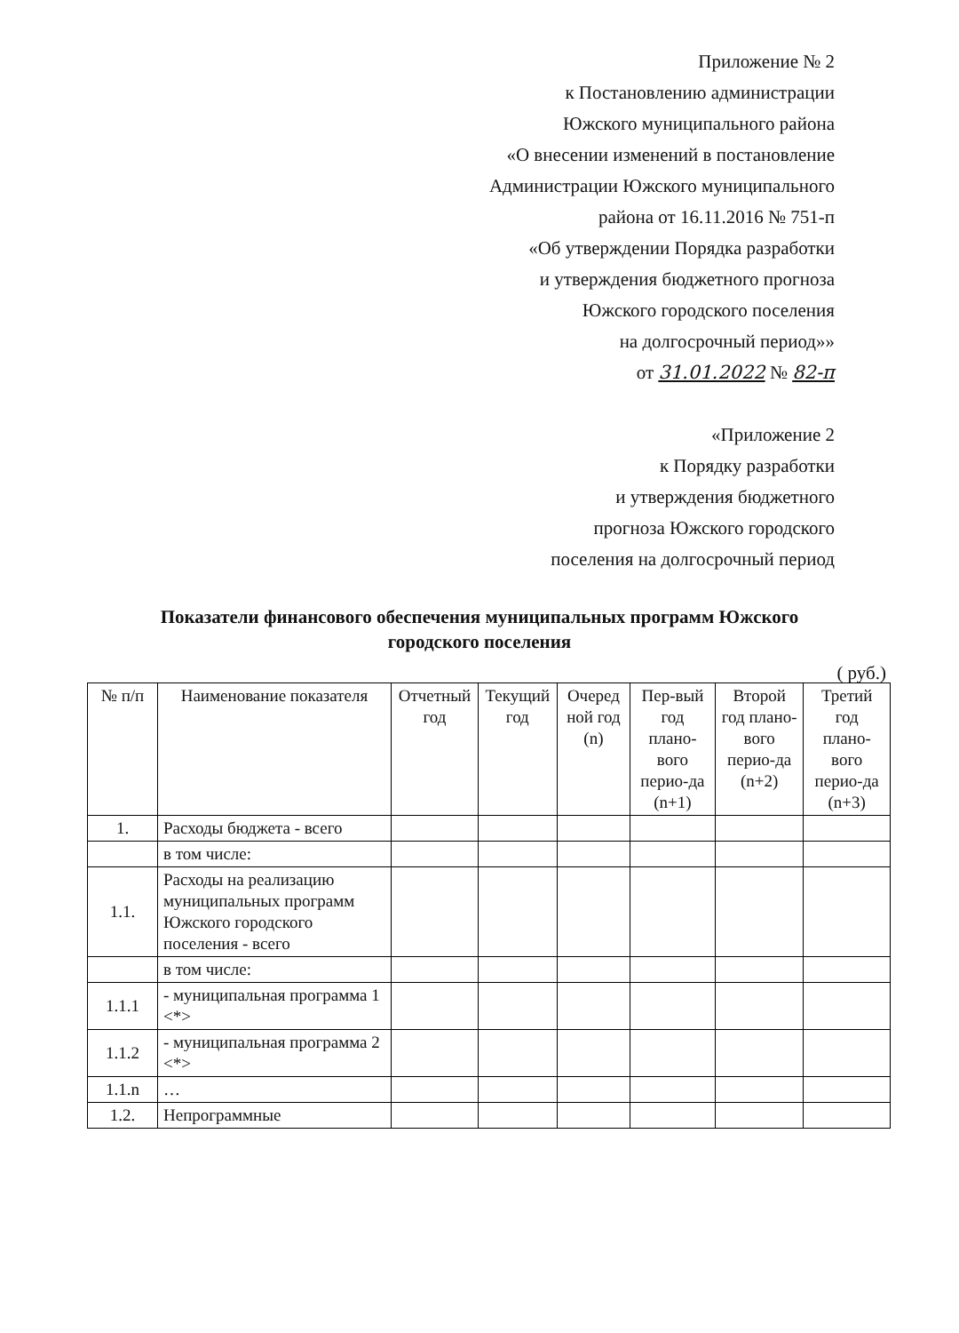Приложение № 2
к Постановлению администрации
Южского муниципального района
«О внесении изменений в постановление
Администрации Южского муниципального
района от 16.11.2016 № 751-п
«Об утверждении Порядка разработки
и утверждения бюджетного прогноза
Южского городского поселения
на долгосрочный период»»
от 31.01.2022 № 82-п
«Приложение 2
к Порядку разработки
и утверждения бюджетного
прогноза Южского городского
поселения на долгосрочный период
Показатели финансового обеспечения муниципальных программ Южского
городского поселения
( руб.)
| № п/п | Наименование показателя | Отчетный год | Текущий год | Очеред ной год (n) | Пер-вый год плано-вого перио-да (n+1) | Второй год плано-вого перио-да (n+2) | Третий год плано-вого перио-да (n+3) |
| --- | --- | --- | --- | --- | --- | --- | --- |
| 1. | Расходы бюджета - всего | | | | | | |
| | в том числе: | | | | | | |
| 1.1. | Расходы на реализацию муниципальных программ Южского городского поселения - всего | | | | | | |
| | в том числе: | | | | | | |
| 1.1.1 | - муниципальная программа 1 <*> | | | | | | |
| 1.1.2 | - муниципальная программа 2 <*> | | | | | | |
| 1.1.n | … | | | | | | |
| 1.2. | Непрограммные | | | | | | |